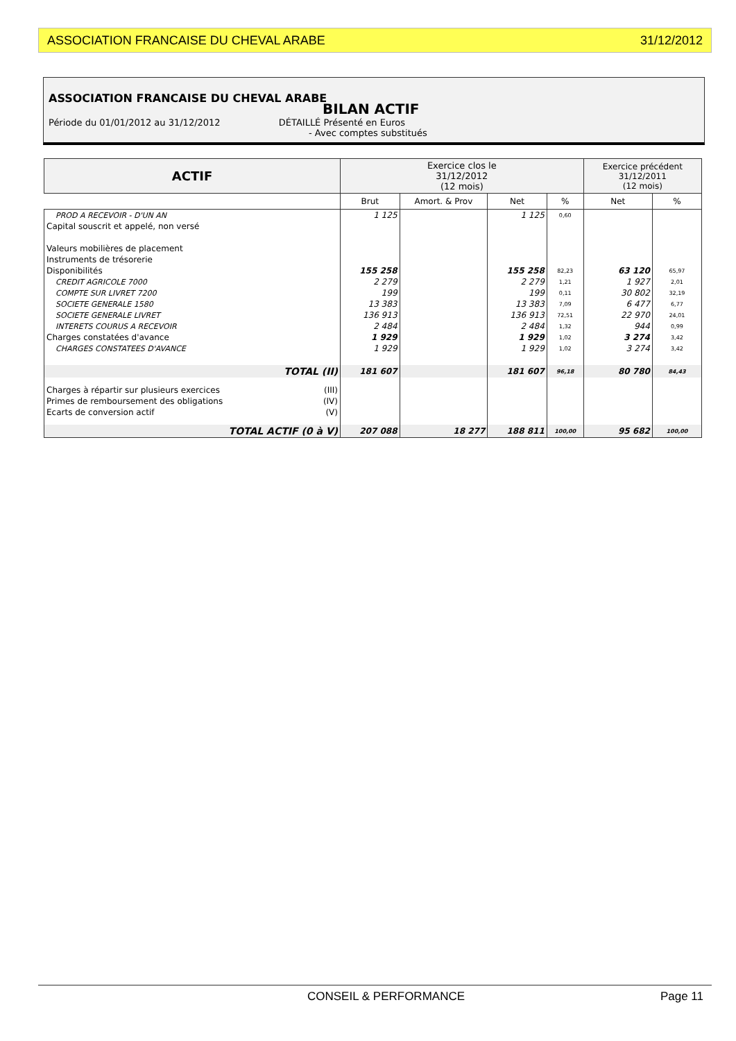ASSOCIATION FRANCAISE DU CHEVAL ARABE 31/12/2012
ASSOCIATION FRANCAISE DU CHEVAL ARABE
BILAN ACTIF
Période du 01/01/2012 au 31/12/2012 DÉTAILLÉ Présenté en Euros
- Avec comptes substitués
| ACTIF | Exercice clos le 31/12/2012 (12 mois) | | | | Exercice précédent 31/12/2011 (12 mois) | |
| --- | --- | --- | --- | --- | --- | --- |
| | Brut | Amort. & Prov | Net | % | Net | % |
| PROD A RECEVOIR - D'UN AN | 1 125 | | 1 125 | 0,60 | | |
| Capital souscrit et appelé, non versé | | | | | | |
| Valeurs mobilières de placement | | | | | | |
| Instruments de trésorerie | | | | | | |
| Disponibilités | 155 258 | | 155 258 | 82,23 | 63 120 | 65,97 |
| CREDIT AGRICOLE 7000 | 2 279 | | 2 279 | 1,21 | 1 927 | 2,01 |
| COMPTE SUR LIVRET 7200 | 199 | | 199 | 0,11 | 30 802 | 32,19 |
| SOCIETE GENERALE 1580 | 13 383 | | 13 383 | 7,09 | 6 477 | 6,77 |
| SOCIETE GENERALE LIVRET | 136 913 | | 136 913 | 72,51 | 22 970 | 24,01 |
| INTERETS COURUS A RECEVOIR | 2 484 | | 2 484 | 1,32 | 944 | 0,99 |
| Charges constatées d'avance | 1 929 | | 1 929 | 1,02 | 3 274 | 3,42 |
| CHARGES CONSTATEES D'AVANCE | 1 929 | | 1 929 | 1,02 | 3 274 | 3,42 |
| TOTAL (II) | 181 607 | | 181 607 | 96,18 | 80 780 | 84,43 |
| Charges à répartir sur plusieurs exercices (III) | | | | | | |
| Primes de remboursement des obligations (IV) | | | | | | |
| Ecarts de conversion actif (V) | | | | | | |
| TOTAL ACTIF (0 à V) | 207 088 | 18 277 | 188 811 | 100,00 | 95 682 | 100,00 |
CONSEIL & PERFORMANCE Page 11